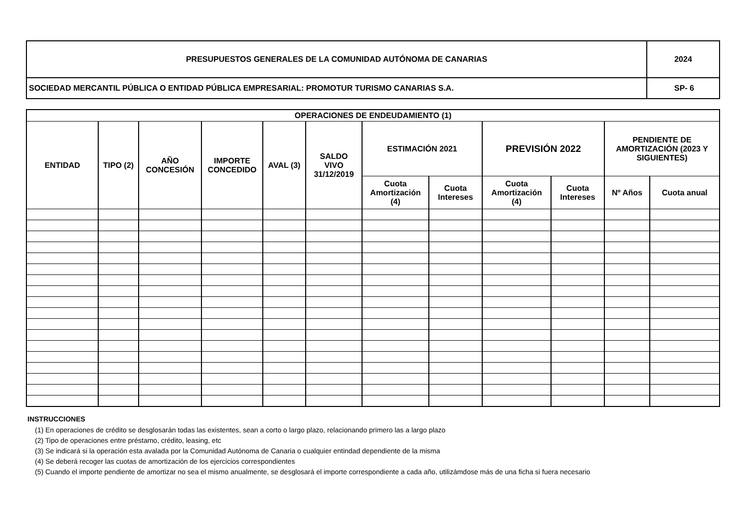| PRESUPUESTOS GENERALES DE LA COMUNIDAD AUTÓNOMA DE CANARIAS | 2024 |
| SOCIEDAD MERCANTIL PÚBLICA O ENTIDAD PÚBLICA EMPRESARIAL: PROMOTUR TURISMO CANARIAS S.A. | SP- 6 |
| OPERACIONES DE ENDEUDAMIENTO (1) | | | | | | | | | | | |
| --- | --- | --- | --- | --- | --- | --- | --- | --- | --- | --- | --- |
| ENTIDAD | TIPO (2) | AÑO CONCESIÓN | IMPORTE CONCEDIDO | AVAL (3) | SALDO VIVO 31/12/2019 | ESTIMACIÓN 2021 | | PREVISIÓN 2022 | | PENDIENTE DE AMORTIZACIÓN (2023 Y SIGUIENTES) | |
| | | | | | | Cuota Amortización (4) | Cuota Intereses | Cuota Amortización (4) | Cuota Intereses | Nº Años | Cuota anual |
INSTRUCCIONES
(1) En operaciones de crédito se desglosarán todas las existentes, sean a corto o largo plazo, relacionando primero las a largo plazo
(2) Tipo de operaciones entre préstamo, crédito, leasing, etc
(3) Se indicará si la operación esta avalada por la Comunidad Autónoma de Canaria o cualquier entindad dependiente de la misma
(4) Se deberá recoger las cuotas de amortización de los ejercicios correspondientes
(5) Cuando el importe pendiente de amortizar no sea el mismo anualmente, se desglosará el importe correspondiente a cada año, utilizámdose más de una ficha si fuera necesario